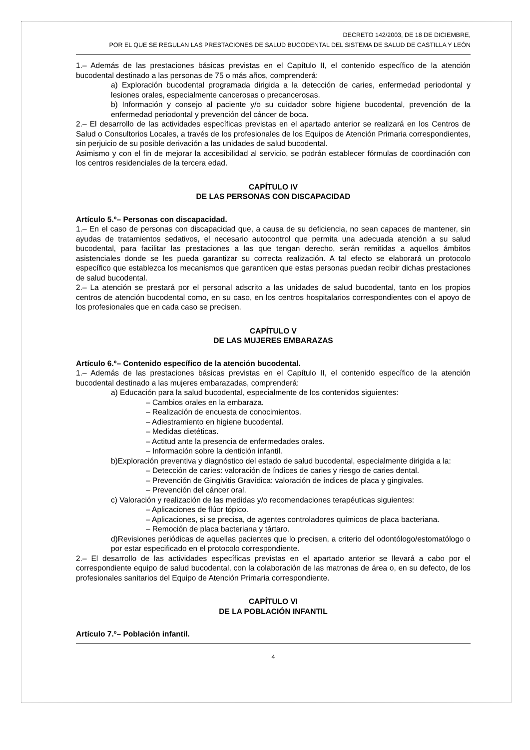DECRETO 142/2003, DE 18 DE DICIEMBRE,
POR EL QUE SE REGULAN LAS PRESTACIONES DE SALUD BUCODENTAL DEL SISTEMA DE SALUD DE CASTILLA Y LEÓN
1.– Además de las prestaciones básicas previstas en el Capítulo II, el contenido específico de la atención bucodental destinado a las personas de 75 o más años, comprenderá:
a) Exploración bucodental programada dirigida a la detección de caries, enfermedad periodontal y lesiones orales, especialmente cancerosas o precancerosas.
b) Información y consejo al paciente y/o su cuidador sobre higiene bucodental, prevención de la enfermedad periodontal y prevención del cáncer de boca.
2.– El desarrollo de las actividades específicas previstas en el apartado anterior se realizará en los Centros de Salud o Consultorios Locales, a través de los profesionales de los Equipos de Atención Primaria correspondientes, sin perjuicio de su posible derivación a las unidades de salud bucodental.
Asimismo y con el fin de mejorar la accesibilidad al servicio, se podrán establecer fórmulas de coordinación con los centros residenciales de la tercera edad.
CAPÍTULO IV
DE LAS PERSONAS CON DISCAPACIDAD
Artículo 5.º– Personas con discapacidad.
1.– En el caso de personas con discapacidad que, a causa de su deficiencia, no sean capaces de mantener, sin ayudas de tratamientos sedativos, el necesario autocontrol que permita una adecuada atención a su salud bucodental, para facilitar las prestaciones a las que tengan derecho, serán remitidas a aquellos ámbitos asistenciales donde se les pueda garantizar su correcta realización. A tal efecto se elaborará un protocolo específico que establezca los mecanismos que garanticen que estas personas puedan recibir dichas prestaciones de salud bucodental.
2.– La atención se prestará por el personal adscrito a las unidades de salud bucodental, tanto en los propios centros de atención bucodental como, en su caso, en los centros hospitalarios correspondientes con el apoyo de los profesionales que en cada caso se precisen.
CAPÍTULO V
DE LAS MUJERES EMBARAZAS
Artículo 6.º– Contenido específico de la atención bucodental.
1.– Además de las prestaciones básicas previstas en el Capítulo II, el contenido específico de la atención bucodental destinado a las mujeres embarazadas, comprenderá:
a) Educación para la salud bucodental, especialmente de los contenidos siguientes:
– Cambios orales en la embaraza.
– Realización de encuesta de conocimientos.
– Adiestramiento en higiene bucodental.
– Medidas dietéticas.
– Actitud ante la presencia de enfermedades orales.
– Información sobre la dentición infantil.
b)Exploración preventiva y diagnóstico del estado de salud bucodental, especialmente dirigida a la:
– Detección de caries: valoración de índices de caries y riesgo de caries dental.
– Prevención de Gingivitis Gravídica: valoración de índices de placa y gingivales.
– Prevención del cáncer oral.
c) Valoración y realización de las medidas y/o recomendaciones terapéuticas siguientes:
– Aplicaciones de flúor tópico.
– Aplicaciones, si se precisa, de agentes controladores químicos de placa bacteriana.
– Remoción de placa bacteriana y tártaro.
d)Revisiones periódicas de aquellas pacientes que lo precisen, a criterio del odontólogo/estomatólogo o por estar especificado en el protocolo correspondiente.
2.– El desarrollo de las actividades específicas previstas en el apartado anterior se llevará a cabo por el correspondiente equipo de salud bucodental, con la colaboración de las matronas de área o, en su defecto, de los profesionales sanitarios del Equipo de Atención Primaria correspondiente.
CAPÍTULO VI
DE LA POBLACIÓN INFANTIL
Artículo 7.º– Población infantil.
4